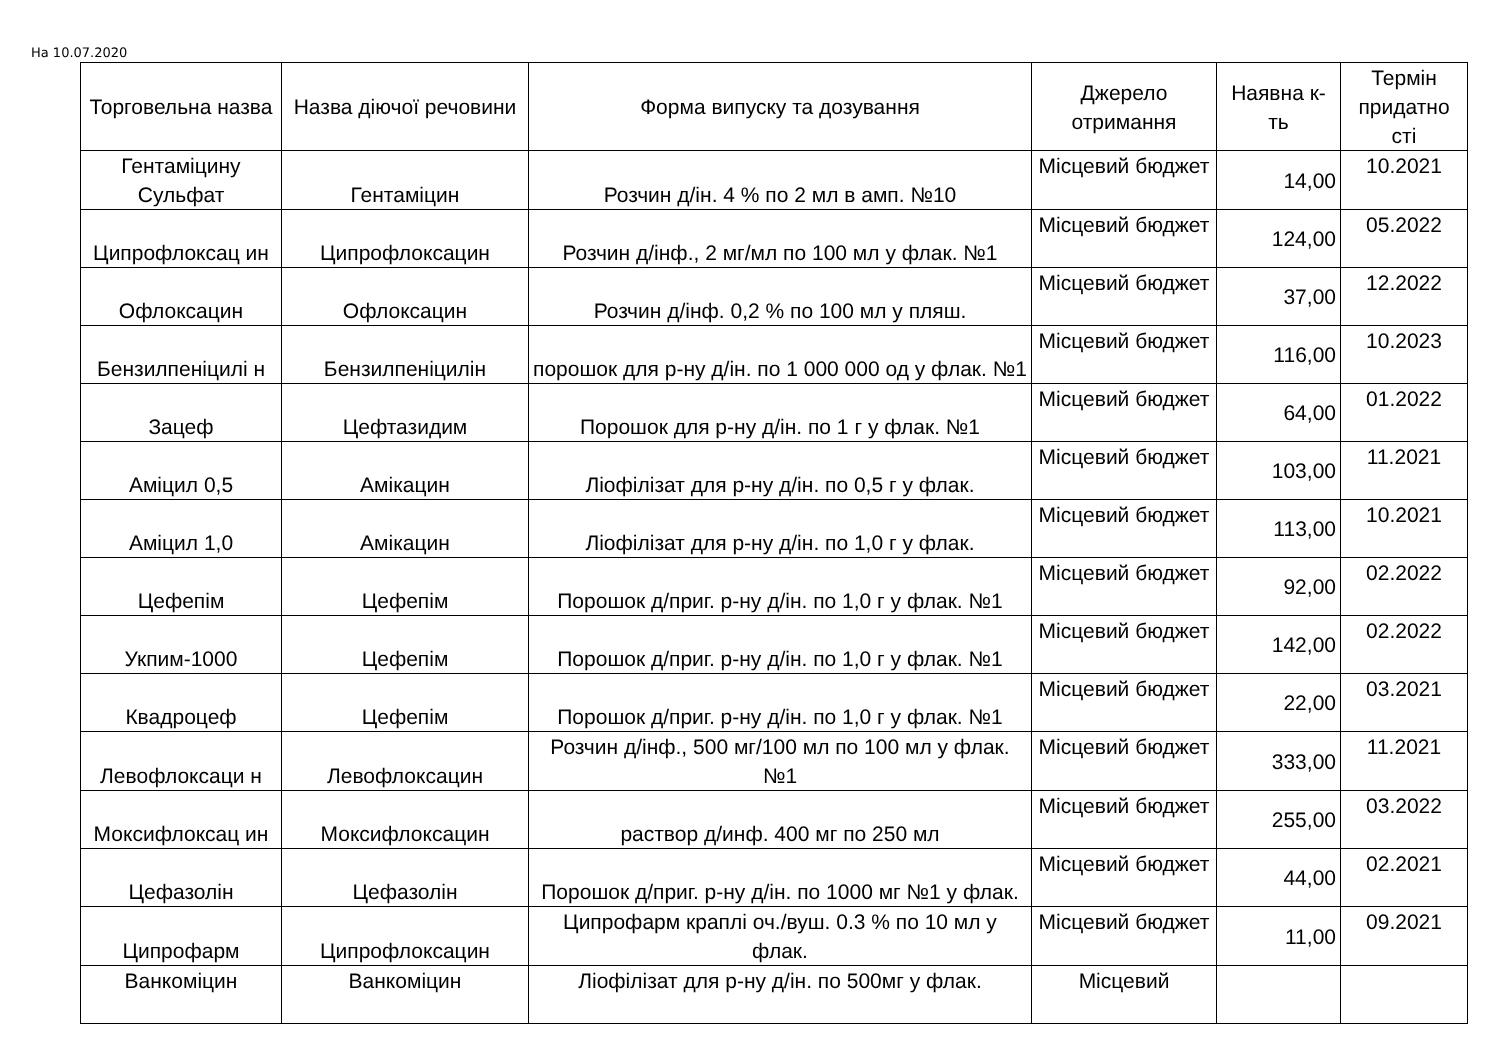На 10.07.2020
| Торговельна назва | Назва діючої речовини | Форма випуску та дозування | Джерело отримання | Наявна к-ть | Термін придатно сті |
| --- | --- | --- | --- | --- | --- |
| Гентаміцину Сульфат | Гентаміцин | Розчин д/ін. 4 % по 2 мл в амп. №10 | Місцевий бюджет | 14,00 | 10.2021 |
| Ципрофлоксац ин | Ципрофлоксацин | Розчин д/інф., 2 мг/мл по 100 мл у флак. №1 | Місцевий бюджет | 124,00 | 05.2022 |
| Офлоксацин | Офлоксацин | Розчин д/інф. 0,2 % по 100 мл у пляш. | Місцевий бюджет | 37,00 | 12.2022 |
| Бензилпеніцилі н | Бензилпеніцилін | порошок для р-ну д/ін. по 1 000 000 од у флак. №1 | Місцевий бюджет | 116,00 | 10.2023 |
| Зацеф | Цефтазидим | Порошок для р-ну д/ін. по 1 г у флак. №1 | Місцевий бюджет | 64,00 | 01.2022 |
| Аміцил 0,5 | Амікацин | Ліофілізат для р-ну д/ін. по 0,5 г у флак. | Місцевий бюджет | 103,00 | 11.2021 |
| Аміцил 1,0 | Амікацин | Ліофілізат для р-ну д/ін. по 1,0 г у флак. | Місцевий бюджет | 113,00 | 10.2021 |
| Цефепім | Цефепім | Порошок д/приг. р-ну д/ін. по 1,0 г у флак. №1 | Місцевий бюджет | 92,00 | 02.2022 |
| Укпим-1000 | Цефепім | Порошок д/приг. р-ну д/ін. по 1,0 г у флак. №1 | Місцевий бюджет | 142,00 | 02.2022 |
| Квадроцеф | Цефепім | Порошок д/приг. р-ну д/ін. по 1,0 г у флак. №1 | Місцевий бюджет | 22,00 | 03.2021 |
| Левофлоксаци н | Левофлоксацин | Розчин д/інф., 500 мг/100 мл по 100 мл у флак. №1 | Місцевий бюджет | 333,00 | 11.2021 |
| Моксифлоксац ин | Моксифлоксацин | раствор д/инф. 400 мг по 250 мл | Місцевий бюджет | 255,00 | 03.2022 |
| Цефазолін | Цефазолін | Порошок д/приг. р-ну д/ін. по 1000 мг №1 у флак. | Місцевий бюджет | 44,00 | 02.2021 |
| Ципрофарм | Ципрофлоксацин | Ципрофарм краплі оч./вуш. 0.3 % по 10 мл у флак. | Місцевий бюджет | 11,00 | 09.2021 |
| Ванкоміцин | Ванкоміцин | Ліофілізат для р-ну д/ін. по 500мг у флак. | Місцевий | | |